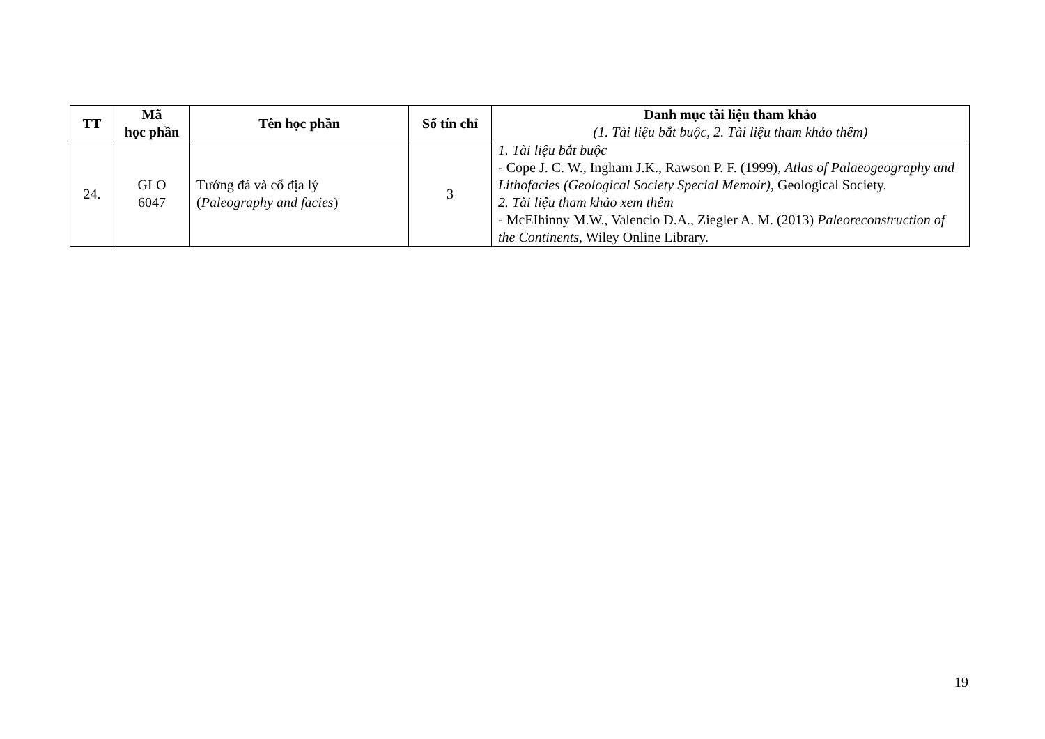| TT | Mã học phần | Tên học phần | Số tín chỉ | Danh mục tài liệu tham khảo (1. Tài liệu bắt buộc, 2. Tài liệu tham khảo thêm) |
| --- | --- | --- | --- | --- |
| 24. | GLO 6047 | Tướng đá và cổ địa lý ( Paleography and facies ) | 3 | 1. Tài liệu bắt buộc - Cope J. C. W., Ingham J.K., Rawson P. F. (1999), Atlas of Palaeogeography and Lithofacies (Geological Society Special Memoir) , Geological Society. 2. Tài liệu tham khảo xem thêm - McEIhinny M.W., Valencio D.A., Ziegler A. M. (2013) Paleoreconstruction of the Continents , Wiley Online Library. |
19